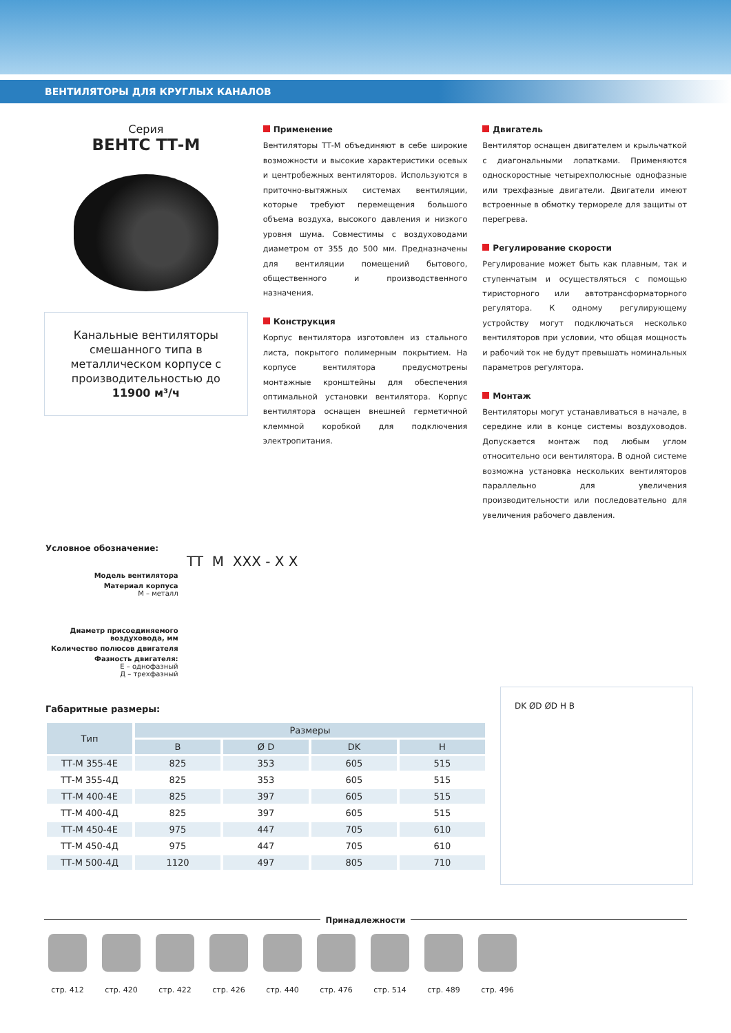ВЕНТИЛЯТОРЫ ДЛЯ КРУГЛЫХ КАНАЛОВ
Серия
ВЕНТС ТТ-М
Канальные вентиляторы смешанного типа в металлическом корпусе с производительностью до 11900 м³/ч
Применение
Вентиляторы ТТ-М объединяют в себе широкие возможности и высокие характеристики осевых и центробежных вентиляторов. Используются в приточно-вытяжных системах вентиляции, которые требуют перемещения большого объема воздуха, высокого давления и низкого уровня шума. Совместимы с воздуховодами диаметром от 355 до 500 мм. Предназначены для вентиляции помещений бытового, общественного и производственного назначения.
Конструкция
Корпус вентилятора изготовлен из стального листа, покрытого полимерным покрытием. На корпусе вентилятора предусмотрены монтажные кронштейны для обеспечения оптимальной установки вентилятора. Корпус вентилятора оснащен внешней герметичной клеммной коробкой для подключения электропитания.
Двигатель
Вентилятор оснащен двигателем и крыльчаткой с диагональными лопатками. Применяются односкоростные четырехполюсные однофазные или трехфазные двигатели. Двигатели имеют встроенные в обмотку термореле для защиты от перегрева.
Регулирование скорости
Регулирование может быть как плавным, так и ступенчатым и осуществляться с помощью тиристорного или автотрансформаторного регулятора. К одному регулирующему устройству могут подключаться несколько вентиляторов при условии, что общая мощность и рабочий ток не будут превышать номинальных параметров регулятора.
Монтаж
Вентиляторы могут устанавливаться в начале, в середине или в конце системы воздуховодов. Допускается монтаж под любым углом относительно оси вентилятора. В одной системе возможна установка нескольких вентиляторов параллельно для увеличения производительности или последовательно для увеличения рабочего давления.
Условное обозначение:
TT M XXX - X X
| Модель вентилятора |
| Материал корпуса М – металл |
| Диаметр присоединяемого воздуховода, мм |
| Количество полюсов двигателя |
| Фазность двигателя: Е – однофазный Д – трехфазный |
Габаритные размеры:
| Тип | Размеры | | | |
| --- | --- | --- | --- | --- |
| | B | Ø D | DK | H |
| ТТ-М 355-4Е | 825 | 353 | 605 | 515 |
| ТТ-М 355-4Д | 825 | 353 | 605 | 515 |
| ТТ-М 400-4Е | 825 | 397 | 605 | 515 |
| ТТ-М 400-4Д | 825 | 397 | 605 | 515 |
| ТТ-М 450-4Е | 975 | 447 | 705 | 610 |
| ТТ-М 450-4Д | 975 | 447 | 705 | 610 |
| ТТ-М 500-4Д | 1120 | 497 | 805 | 710 |
DK ØD ØD H B
Принадлежности
стр. 412 стр. 420 стр. 422 стр. 426 стр. 440 стр. 476 стр. 514 стр. 489 стр. 496